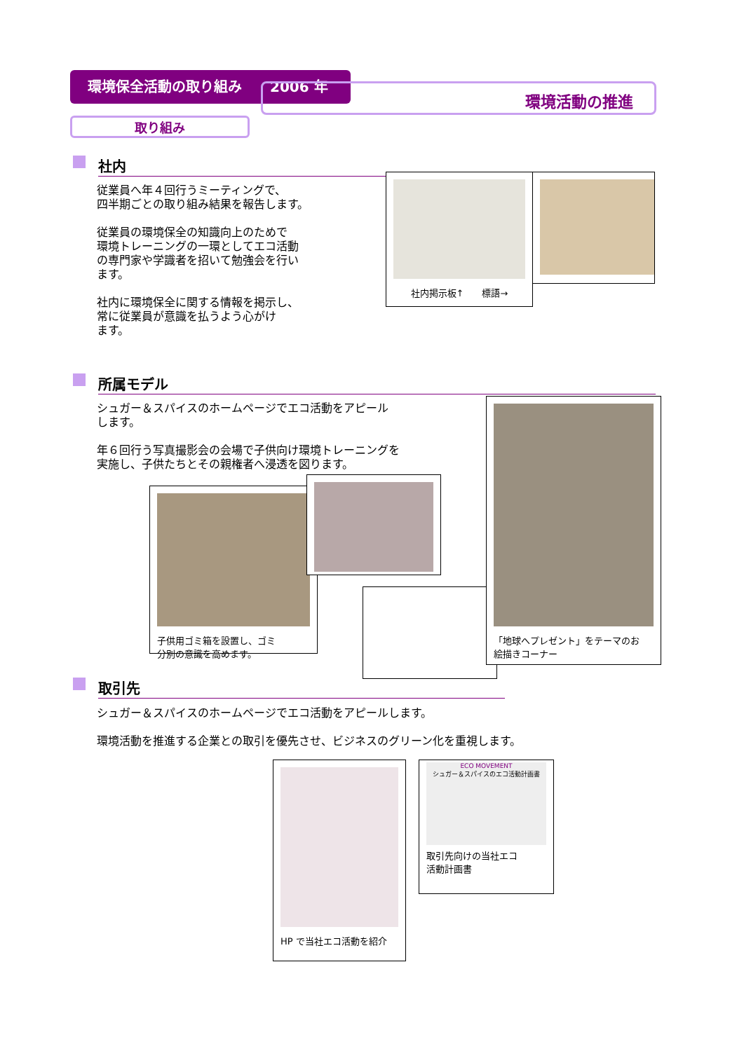環境保全活動の取り組み　　2006 年
環境活動の推進
取り組み
社内
従業員へ年４回行うミーティングで、
四半期ごとの取り組み結果を報告します。
従業員の環境保全の知識向上のためで
環境トレーニングの一環としてエコ活動
の専門家や学識者を招いて勉強会を行い
ます。
社内に環境保全に関する情報を掲示し、
常に従業員が意識を払うよう心がけ
ます。
社内掲示板↑　　標語→
所属モデル
シュガー＆スパイスのホームページでエコ活動をアピール
します。
年６回行う写真撮影会の会場で子供向け環境トレーニングを
実施し、子供たちとその親権者へ浸透を図ります。
子供用ゴミ箱を設置し、ゴミ
分別の意識を高めます。
「地球へプレゼント」をテーマのお
絵描きコーナー
取引先
シュガー＆スパイスのホームページでエコ活動をアピールします。
環境活動を推進する企業との取引を優先させ、ビジネスのグリーン化を重視します。
HP で当社エコ活動を紹介
ECO MOVEMENT
シュガー＆スパイスのエコ活動計画書
取引先向けの当社エコ
活動計画書